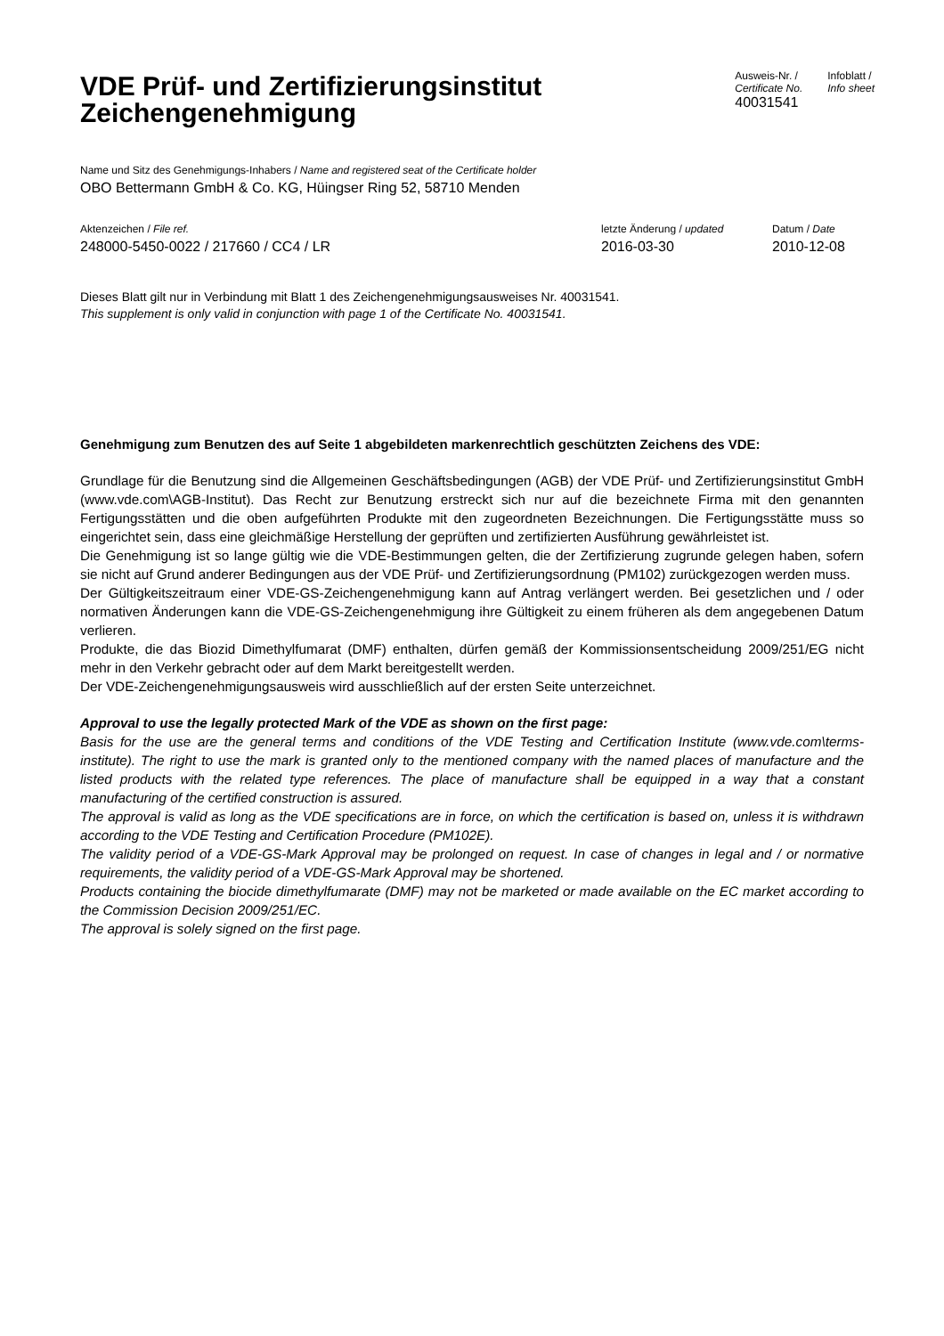VDE Prüf- und Zertifizierungsinstitut
Zeichengenehmigung
Ausweis-Nr. /
Certificate No.
40031541
Infoblatt /
Info sheet
Name und Sitz des Genehmigungs-Inhabers / Name and registered seat of the Certificate holder
OBO Bettermann GmbH & Co. KG, Hüingser Ring 52, 58710 Menden
Aktenzeichen / File ref.
248000-5450-0022 / 217660 / CC4 / LR
letzte Änderung / updated
2016-03-30
Datum / Date
2010-12-08
Dieses Blatt gilt nur in Verbindung mit Blatt 1 des Zeichengenehmigungsausweises Nr. 40031541.
This supplement is only valid in conjunction with page 1 of the Certificate No. 40031541.
Genehmigung zum Benutzen des auf Seite 1 abgebildeten markenrechtlich geschützten Zeichens des VDE:
Grundlage für die Benutzung sind die Allgemeinen Geschäftsbedingungen (AGB) der VDE Prüf- und Zertifizierungsinstitut GmbH (www.vde.com\AGB-Institut). Das Recht zur Benutzung erstreckt sich nur auf die bezeichnete Firma mit den genannten Fertigungsstätten und die oben aufgeführten Produkte mit den zugeordneten Bezeichnungen. Die Fertigungsstätte muss so eingerichtet sein, dass eine gleichmäßige Herstellung der geprüften und zertifizierten Ausführung gewährleistet ist.
Die Genehmigung ist so lange gültig wie die VDE-Bestimmungen gelten, die der Zertifizierung zugrunde gelegen haben, sofern sie nicht auf Grund anderer Bedingungen aus der VDE Prüf- und Zertifizierungsordnung (PM102) zurückgezogen werden muss.
Der Gültigkeitszeitraum einer VDE-GS-Zeichengenehmigung kann auf Antrag verlängert werden. Bei gesetzlichen und / oder normativen Änderungen kann die VDE-GS-Zeichengenehmigung ihre Gültigkeit zu einem früheren als dem angegebenen Datum verlieren.
Produkte, die das Biozid Dimethylfumarat (DMF) enthalten, dürfen gemäß der Kommissionsentscheidung 2009/251/EG nicht mehr in den Verkehr gebracht oder auf dem Markt bereitgestellt werden.
Der VDE-Zeichengenehmigungsausweis wird ausschließlich auf der ersten Seite unterzeichnet.
Approval to use the legally protected Mark of the VDE as shown on the first page:
Basis for the use are the general terms and conditions of the VDE Testing and Certification Institute (www.vde.com\terms-institute). The right to use the mark is granted only to the mentioned company with the named places of manufacture and the listed products with the related type references. The place of manufacture shall be equipped in a way that a constant manufacturing of the certified construction is assured.
The approval is valid as long as the VDE specifications are in force, on which the certification is based on, unless it is withdrawn according to the VDE Testing and Certification Procedure (PM102E).
The validity period of a VDE-GS-Mark Approval may be prolonged on request. In case of changes in legal and / or normative requirements, the validity period of a VDE-GS-Mark Approval may be shortened.
Products containing the biocide dimethylfumarate (DMF) may not be marketed or made available on the EC market according to the Commission Decision 2009/251/EC.
The approval is solely signed on the first page.